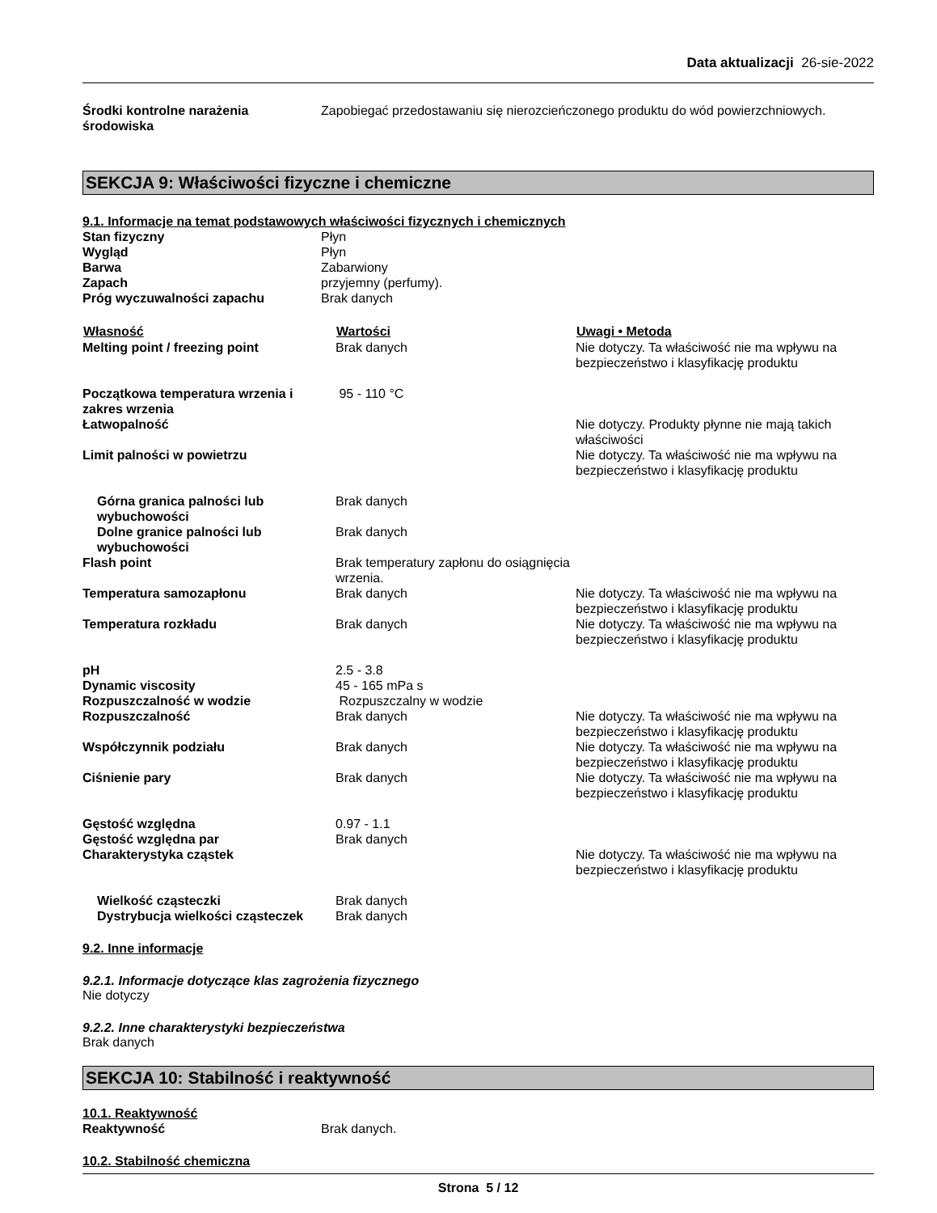Data aktualizacji 26-sie-2022
| Środki kontrolne narażenia środowiska | Zapobiegać przedostawaniu się nierozcieńczonego produktu do wód powierzchniowych. |
SEKCJA 9: Właściwości fizyczne i chemiczne
9.1. Informacje na temat podstawowych właściwości fizycznych i chemicznych
| Stan fizyczny | Płyn |
| Wygląd | Płyn |
| Barwa | Zabarwiony |
| Zapach | przyjemny (perfumy). |
| Próg wyczuwalności zapachu | Brak danych |
| Własność | Wartości | Uwagi • Metoda |
| --- | --- | --- |
| Melting point / freezing point | Brak danych | Nie dotyczy. Ta właściwość nie ma wpływu na bezpieczeństwo i klasyfikację produktu |
| Początkowa temperatura wrzenia i zakres wrzenia | 95 - 110 °C | |
| Łatwopalność | | Nie dotyczy. Produkty płynne nie mają takich właściwości |
| Limit palności w powietrzu | | Nie dotyczy. Ta właściwość nie ma wpływu na bezpieczeństwo i klasyfikację produktu |
| Górna granica palności lub wybuchowości | Brak danych | |
| Dolne granice palności lub wybuchowości | Brak danych | |
| Flash point | Brak temperatury zapłonu do osiągnięcia wrzenia. | |
| Temperatura samozapłonu | Brak danych | Nie dotyczy. Ta właściwość nie ma wpływu na bezpieczeństwo i klasyfikację produktu |
| Temperatura rozkładu | Brak danych | Nie dotyczy. Ta właściwość nie ma wpływu na bezpieczeństwo i klasyfikację produktu |
| pH | 2.5 - 3.8 | |
| Dynamic viscosity | 45 - 165 mPa s | |
| Rozpuszczalność w wodzie | Rozpuszczalny w wodzie | |
| Rozpuszczalność | Brak danych | Nie dotyczy. Ta właściwość nie ma wpływu na bezpieczeństwo i klasyfikację produktu |
| Współczynnik podziału | Brak danych | Nie dotyczy. Ta właściwość nie ma wpływu na bezpieczeństwo i klasyfikację produktu |
| Ciśnienie pary | Brak danych | Nie dotyczy. Ta właściwość nie ma wpływu na bezpieczeństwo i klasyfikację produktu |
| Gęstość względna | 0.97 - 1.1 | |
| Gęstość względna par | Brak danych | |
| Charakterystyka cząstek | | Nie dotyczy. Ta właściwość nie ma wpływu na bezpieczeństwo i klasyfikację produktu |
| Wielkość cząsteczki | Brak danych | |
| Dystrybucja wielkości cząsteczek | Brak danych | |
9.2. Inne informacje
9.2.1. Informacje dotyczące klas zagrożenia fizycznego
Nie dotyczy
9.2.2. Inne charakterystyki bezpieczeństwa
Brak danych
SEKCJA 10: Stabilność i reaktywność
10.1. Reaktywność
| Reaktywność | Brak danych. |
10.2. Stabilność chemiczna
Strona 5 / 12